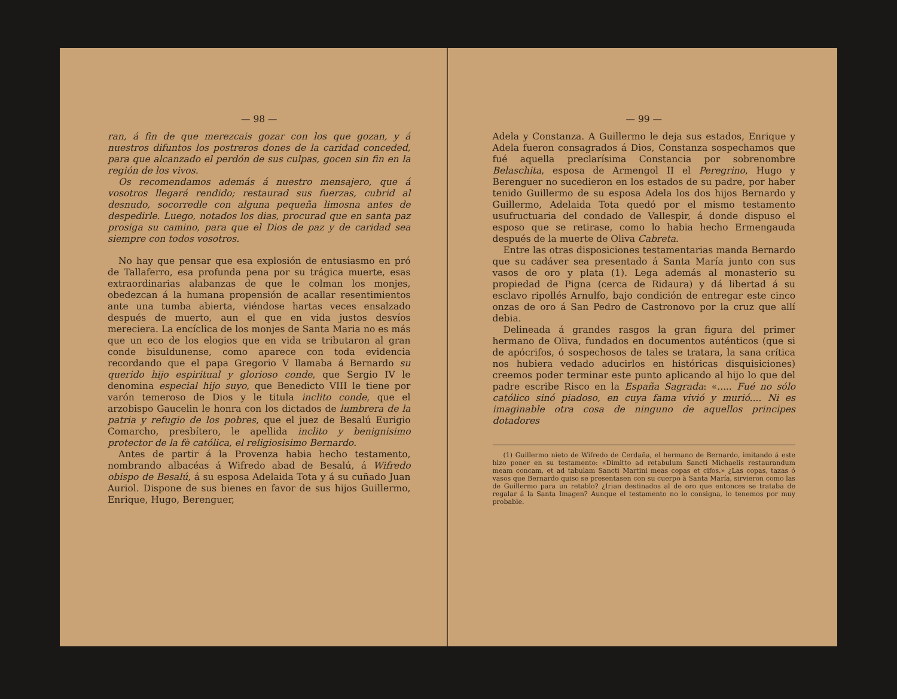— 98 —
ran, á fin de que merezcais gozar con los que gozan, y á nuestros difuntos los postreros dones de la caridad conceded, para que alcanzado el perdón de sus culpas, gocen sin fin en la región de los vivos.
Os recomendamos además á nuestro mensajero, que á vosotros llegará rendido; restaurad sus fuerzas, cubrid al desnudo, socorredle con alguna pequeña limosna antes de despedirle. Luego, notados los dias, procurad que en santa paz prosiga su camino, para que el Dios de paz y de caridad sea siempre con todos vosotros.
No hay que pensar que esa explosión de entusiasmo en pró de Tallaferro, esa profunda pena por su trágica muerte, esas extraordinarias alabanzas de que le colman los monjes, obedezcan á la humana propensión de acallar resentimientos ante una tumba abierta, viéndose hartas veces ensalzado después de muerto, aun el que en vida justos desvíos mereciera. La encíclica de los monjes de Santa Maria no es más que un eco de los elogios que en vida se tributaron al gran conde bisuldunense, como aparece con toda evidencia recordando que el papa Gregorio V llamaba á Bernardo su querido hijo espiritual y glorioso conde, que Sergio IV le denomina especial hijo suyo, que Benedicto VIII le tiene por varón temeroso de Dios y le titula inclito conde, que el arzobispo Gaucelin le honra con los dictados de lumbrera de la patria y refugio de los pobres, que el juez de Besalú Eurigio Comarcho, presbítero, le apellida inclito y benignisimo protector de la fè católica, el religiosisimo Bernardo.
Antes de partir á la Provenza habia hecho testamento, nombrando albacéas á Wifredo abad de Besalú, á Wifredo obispo de Besalú, á su esposa Adelaida Tota y á su cuñado Juan Auriol. Dispone de sus bienes en favor de sus hijos Guillermo, Enrique, Hugo, Berenguer,
— 99 —
Adela y Constanza. A Guillermo le deja sus estados, Enrique y Adela fueron consagrados á Dios, Constanza sospechamos que fué aquella preclarísima Constancia por sobrenombre Belaschita, esposa de Armengol II el Peregrino, Hugo y Berenguer no sucedieron en los estados de su padre, por haber tenido Guillermo de su esposa Adela los dos hijos Bernardo y Guillermo, Adelaida Tota quedó por el mismo testamento usufructuaria del condado de Vallespir, á donde dispuso el esposo que se retirase, como lo habia hecho Ermengauda después de la muerte de Oliva Cabreta.
Entre las otras disposiciones testamentarias manda Bernardo que su cadáver sea presentado á Santa María junto con sus vasos de oro y plata (1). Lega además al monasterio su propiedad de Pigna (cerca de Ridaura) y dá libertad á su esclavo ripollés Arnulfo, bajo condición de entregar este cinco onzas de oro á San Pedro de Castronovo por la cruz que allí debia.
Delineada á grandes rasgos la gran figura del primer hermano de Oliva, fundados en documentos auténticos (que si de apócrifos, ó sospechosos de tales se tratara, la sana crítica nos hubiera vedado aducirlos en históricas disquisiciones) creemos poder terminar este punto aplicando al hijo lo que del padre escribe Risco en la España Sagrada: «..... Fué no sólo católico sinó piadoso, en cuya fama vivió y murió.... Ni es imaginable otra cosa de ninguno de aquellos principes dotadores
(1) Guillermo nieto de Wifredo de Cerdaña, el hermano de Bernardo, imitando á este hizo poner en su testamento: «Dimitto ad retabulum Sancti Michaelis restaurandum meam concam, et ad tabulam Sancti Martini meas copas et cifos.» ¿Las copas, tazas ó vasos que Bernardo quiso se presentasen con su cuerpo à Santa María, sirvieron como las de Guillermo para un retablo? ¿Irian destinados al de oro que entonces se trataba de regalar á la Santa Imagen? Aunque el testamento no lo consigna, lo tenemos por muy probable.